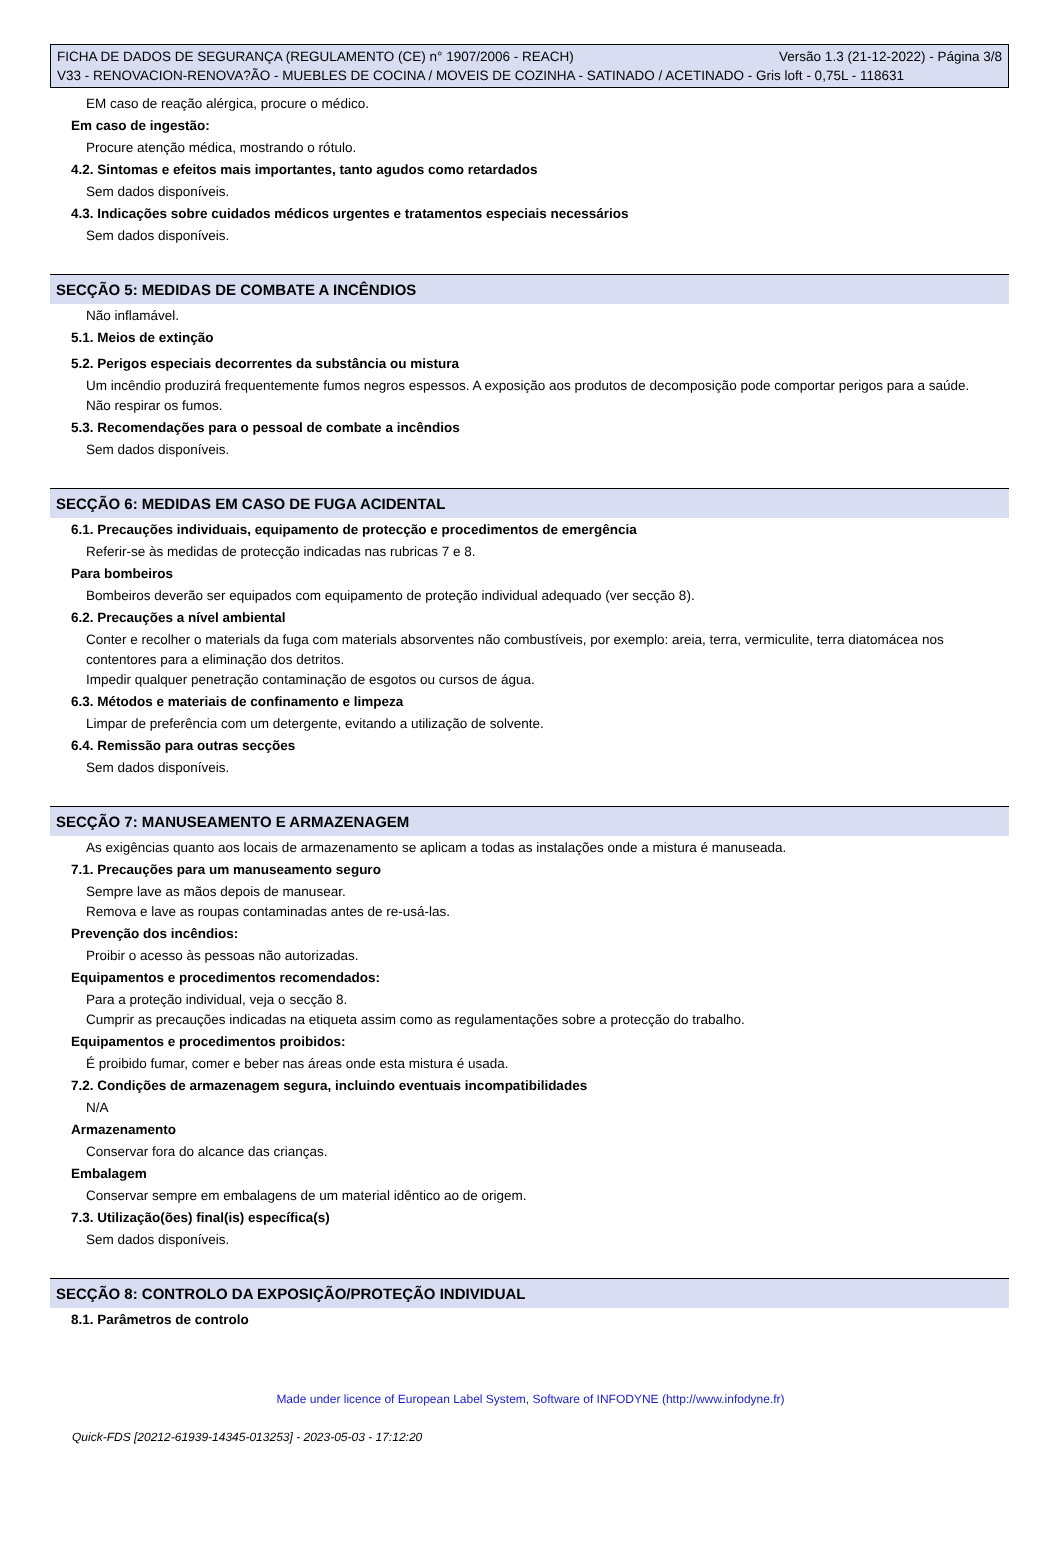FICHA DE DADOS DE SEGURANÇA (REGULAMENTO (CE) n° 1907/2006 - REACH) Versão 1.3 (21-12-2022) - Página 3/8
V33 - RENOVACION-RENOVA?ÃO - MUEBLES DE COCINA / MOVEIS DE COZINHA - SATINADO / ACETINADO - Gris loft - 0,75L - 118631
EM caso de reação alérgica, procure o médico.
Em caso de ingestão:
Procure atenção médica, mostrando o rótulo.
4.2. Sintomas e efeitos mais importantes, tanto agudos como retardados
Sem dados disponíveis.
4.3. Indicações sobre cuidados médicos urgentes e tratamentos especiais necessários
Sem dados disponíveis.
SECÇÃO 5: MEDIDAS DE COMBATE A INCÊNDIOS
Não inflamável.
5.1. Meios de extinção
5.2. Perigos especiais decorrentes da substância ou mistura
Um incêndio produzirá frequentemente fumos negros espessos. A exposição aos produtos de decomposição pode comportar perigos para a saúde.
Não respirar os fumos.
5.3. Recomendações para o pessoal de combate a incêndios
Sem dados disponíveis.
SECÇÃO 6: MEDIDAS EM CASO DE FUGA ACIDENTAL
6.1. Precauções individuais, equipamento de protecção e procedimentos de emergência
Referir-se às medidas de protecção indicadas nas rubricas 7 e 8.
Para bombeiros
Bombeiros deverão ser equipados com equipamento de proteção individual adequado (ver secção 8).
6.2. Precauções a nível ambiental
Conter e recolher o materials da fuga com materials absorventes não combustíveis, por exemplo: areia, terra, vermiculite, terra diatomácea nos contentores para a eliminação dos detritos.
Impedir qualquer penetração contaminação de esgotos ou cursos de água.
6.3. Métodos e materiais de confinamento e limpeza
Limpar de preferência com um detergente, evitando a utilização de solvente.
6.4. Remissão para outras secções
Sem dados disponíveis.
SECÇÃO 7: MANUSEAMENTO E ARMAZENAGEM
As exigências quanto aos locais de armazenamento se aplicam a todas as instalações onde a mistura é manuseada.
7.1. Precauções para um manuseamento seguro
Sempre lave as mãos depois de manusear.
Remova e lave as roupas contaminadas antes de re-usá-las.
Prevenção dos incêndios:
Proibir o acesso às pessoas não autorizadas.
Equipamentos e procedimentos recomendados:
Para a proteção individual, veja o secção 8.
Cumprir as precauções indicadas na etiqueta assim como as regulamentações sobre a protecção do trabalho.
Equipamentos e procedimentos proibidos:
É proibido fumar, comer e beber nas áreas onde esta mistura é usada.
7.2. Condições de armazenagem segura, incluindo eventuais incompatibilidades
N/A
Armazenamento
Conservar fora do alcance das crianças.
Embalagem
Conservar sempre em embalagens de um material idêntico ao de origem.
7.3. Utilização(ões) final(is) específica(s)
Sem dados disponíveis.
SECÇÃO 8: CONTROLO DA EXPOSIÇÃO/PROTEÇÃO INDIVIDUAL
8.1. Parâmetros de controlo
Made under licence of European Label System, Software of INFODYNE (http://www.infodyne.fr)
Quick-FDS [20212-61939-14345-013253] - 2023-05-03 - 17:12:20